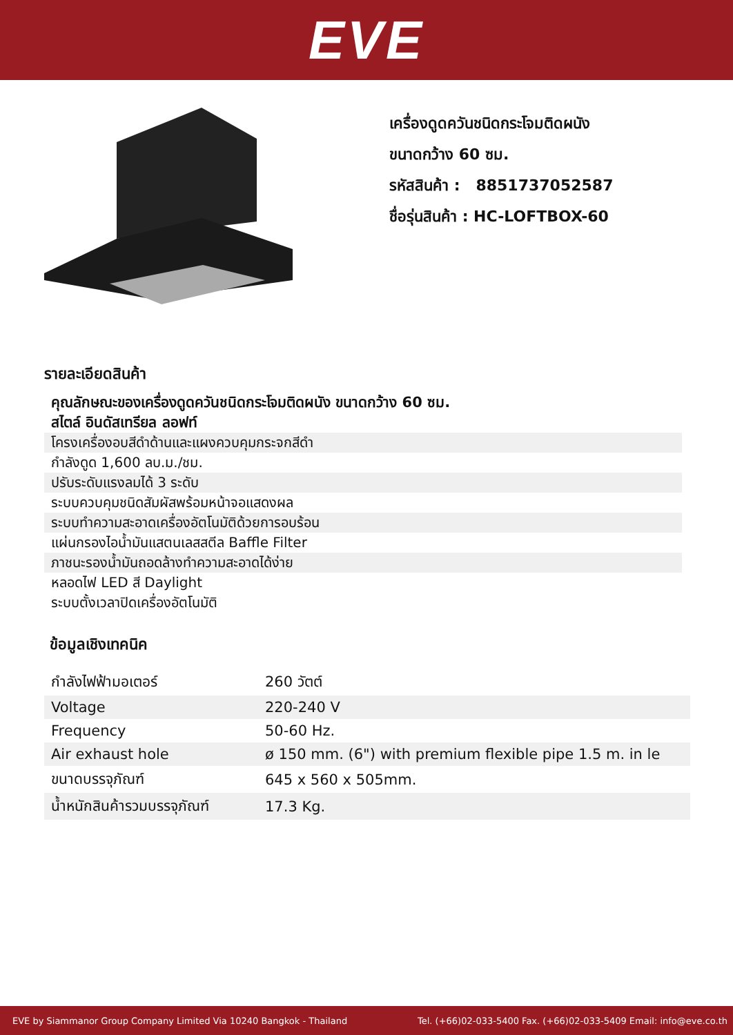EVE
เครื่องดูดควันชนิดกระโจมติดผนัง
ขนาดกว้าง 60 ซม.
รหัสสินค้า : 8851737052587
ชื่อรุ่นสินค้า : HC-LOFTBOX-60
รายละเอียดสินค้า
คุณลักษณะของเครื่องดูดควันชนิดกระโจมติดผนัง ขนาดกว้าง 60 ซม.
สไตล์ อินดัสเทรียล ลอฟท์
โครงเครื่องอบสีดำด้านและแผงควบคุมกระจกสีดำ
กำลังดูด 1,600 ลบ.ม./ชม.
ปรับระดับแรงลมได้ 3 ระดับ
ระบบควบคุมชนิดสัมผัสพร้อมหน้าจอแสดงผล
ระบบทำความสะอาดเครื่องอัตโนมัติด้วยการอบร้อน
แผ่นกรองไอน้ำมันแสตนเลสสตีล Baffle Filter
ภาชนะรองน้ำมันถอดล้างทำความสะอาดได้ง่าย
หลอดไฟ LED สี Daylight
ระบบตั้งเวลาปิดเครื่องอัตโนมัติ
ข้อมูลเชิงเทคนิค
| กำลังไฟฟ้ามอเตอร์ | 260 วัตต์ |
| Voltage | 220-240 V |
| Frequency | 50-60 Hz. |
| Air exhaust hole | ø 150 mm. (6") with premium flexible pipe 1.5 m. in le |
| ขนาดบรรจุภัณฑ์ | 645 x 560 x 505mm. |
| น้ำหนักสินค้ารวมบรรจุภัณฑ์ | 17.3 Kg. |
EVE by Siammanor Group Company Limited Via 10240 Bangkok - Thailand Tel. (+66)02-033-5400 Fax. (+66)02-033-5409 Email: info@eve.co.th